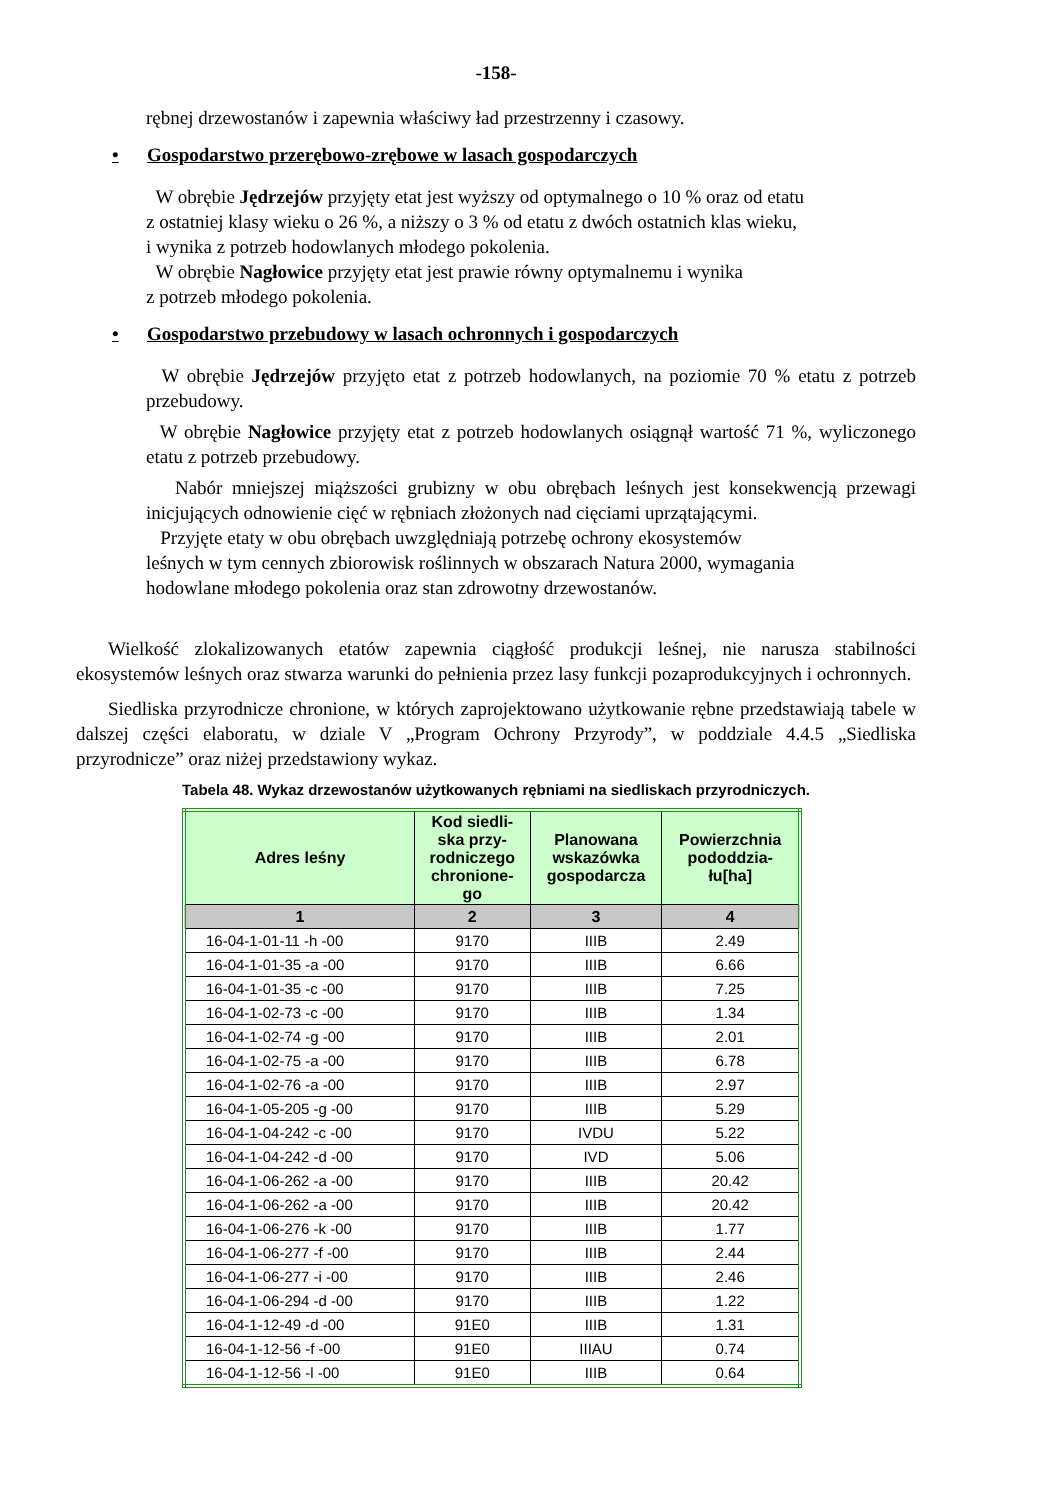-158-
rębnej drzewostanów i zapewnia właściwy ład przestrzenny i czasowy.
• Gospodarstwo przerębowo-zrębowe w lasach gospodarczych
W obrębie Jędrzejów przyjęty etat jest wyższy od optymalnego o 10 % oraz od etatu
z ostatniej klasy wieku o 26 %, a niższy o 3 % od etatu z dwóch ostatnich klas wieku,
i wynika z potrzeb hodowlanych młodego pokolenia.
W obrębie Nagłowice przyjęty etat jest prawie równy optymalnemu i wynika
z potrzeb młodego pokolenia.
• Gospodarstwo przebudowy w lasach ochronnych i gospodarczych
W obrębie Jędrzejów przyjęto etat z potrzeb hodowlanych, na poziomie 70 % etatu z potrzeb przebudowy.
W obrębie Nagłowice przyjęty etat z potrzeb hodowlanych osiągnął wartość 71 %, wyliczonego etatu z potrzeb przebudowy.
Nabór mniejszej miąższości grubizny w obu obrębach leśnych jest konsekwencją przewagi inicjujących odnowienie cięć w rębniach złożonych nad cięciami uprzątającymi.
Przyjęte etaty w obu obrębach uwzględniają potrzebę ochrony ekosystemów
leśnych w tym cennych zbiorowisk roślinnych w obszarach Natura 2000, wymagania
hodowlane młodego pokolenia oraz stan zdrowotny drzewostanów.
Wielkość zlokalizowanych etatów zapewnia ciągłość produkcji leśnej, nie narusza stabilności ekosystemów leśnych oraz stwarza warunki do pełnienia przez lasy funkcji pozaprodukcyjnych i ochronnych.
Siedliska przyrodnicze chronione, w których zaprojektowano użytkowanie rębne przedstawiają tabele w dalszej części elaboratu, w dziale V „Program Ochrony Przyrody”, w poddziale 4.4.5 „Siedliska przyrodnicze” oraz niżej przedstawiony wykaz.
Tabela 48. Wykaz drzewostanów użytkowanych rębniami na siedliskach przyrodniczych.
| Adres leśny | Kod siedli- ska przy- rodniczego chronione- go | Planowana wskazówka gospodarcza | Powierzchnia pododdzia- łu[ha] |
| --- | --- | --- | --- |
| 1 | 2 | 3 | 4 |
| 16-04-1-01-11 -h -00 | 9170 | IIIB | 2.49 |
| 16-04-1-01-35 -a -00 | 9170 | IIIB | 6.66 |
| 16-04-1-01-35 -c -00 | 9170 | IIIB | 7.25 |
| 16-04-1-02-73 -c -00 | 9170 | IIIB | 1.34 |
| 16-04-1-02-74 -g -00 | 9170 | IIIB | 2.01 |
| 16-04-1-02-75 -a -00 | 9170 | IIIB | 6.78 |
| 16-04-1-02-76 -a -00 | 9170 | IIIB | 2.97 |
| 16-04-1-05-205 -g -00 | 9170 | IIIB | 5.29 |
| 16-04-1-04-242 -c -00 | 9170 | IVDU | 5.22 |
| 16-04-1-04-242 -d -00 | 9170 | IVD | 5.06 |
| 16-04-1-06-262 -a -00 | 9170 | IIIB | 20.42 |
| 16-04-1-06-262 -a -00 | 9170 | IIIB | 20.42 |
| 16-04-1-06-276 -k -00 | 9170 | IIIB | 1.77 |
| 16-04-1-06-277 -f -00 | 9170 | IIIB | 2.44 |
| 16-04-1-06-277 -i -00 | 9170 | IIIB | 2.46 |
| 16-04-1-06-294 -d -00 | 9170 | IIIB | 1.22 |
| 16-04-1-12-49 -d -00 | 91E0 | IIIB | 1.31 |
| 16-04-1-12-56 -f -00 | 91E0 | IIIAU | 0.74 |
| 16-04-1-12-56 -l -00 | 91E0 | IIIB | 0.64 |